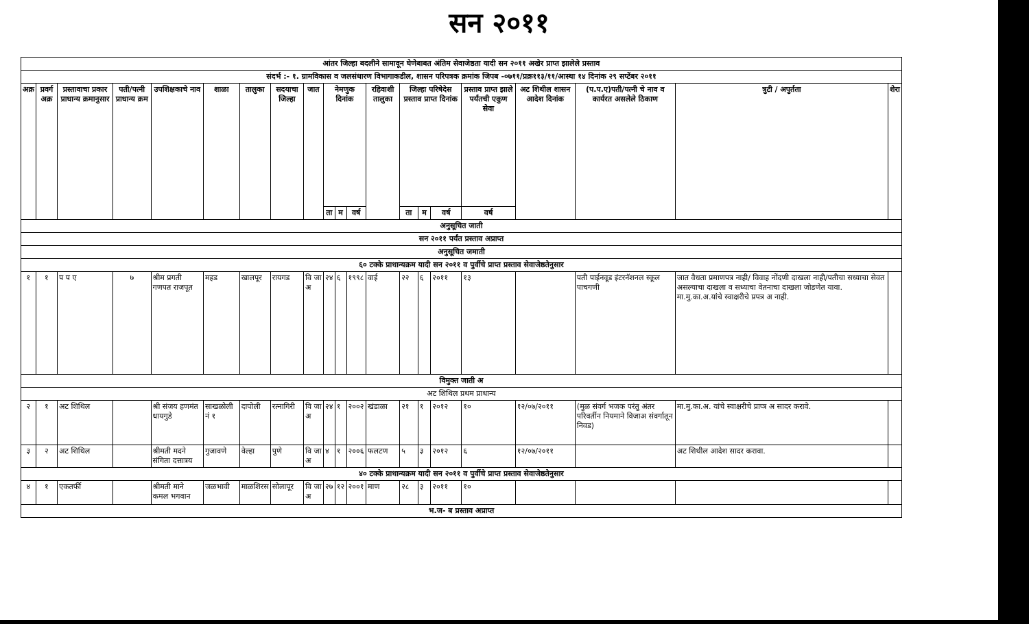सन २०११
| आंतर जिल्हा बदलीने सामावून घेणेबाबत अंतिम सेवाजेष्ठता यादी सन २०११ अखेर प्राप्त झालेले प्रस्ताव | | | | | | | | | | | | | | | | | | | | |
| संदर्भ :- १. ग्रामविकास व जलसंधारण विभागाकडील, शासन परिपत्रक क्रमांक जिपब -०७११/प्रक्र११३/११/आस्था १४ दिनांक २९ सप्टेंबर २०११ | | | | | | | | | | | | | | | | | | | | |
| अक्र | प्रवर्ग अक्र | प्रस्तावाचा प्रकार प्राधान्य क्रमानुसार | पती/पत्नी प्राधान्य क्रम | उपशिक्षकाचे नाव | शाळा | तालुका | सदयाचा जिल्हा | जात | नेमणुक दिनांक | | | रहिवाशी तालुका | जिल्हा परिषेदेस प्रस्ताव प्राप्त दिनांक | | | प्रस्ताव प्राप्त झाले पर्यंतची एकुण सेवा | अट शिथील शासन आदेश दिनांक | (प.प.ए)पती/पत्नी चे नाव व कार्यरत असलेले ठिकाण | त्रुटी / अपुर्तता | शेरा |
| | | | | | | | | | ता | म | वर्ष | | ता | म | वर्ष | वर्ष | | | | |
| अनुसूचित जाती | | | | | | | | | | | | | | | | | | | | |
| सन २०११ पर्यंत प्रस्ताव अप्राप्त | | | | | | | | | | | | | | | | | | | | |
| अनुसूचित जमाती | | | | | | | | | | | | | | | | | | | | |
| ६० टक्के प्राधान्यक्रम यादी सन २०११ व पुर्वीचे प्राप्त प्रस्ताव सेवाजेष्ठतेनुसार | | | | | | | | | | | | | | | | | | | | |
| १ | १ | प प ए | ७ | श्रीम प्रगती गणपत राजपूत | महड | खालपूर | रायगड | वि जा अ | २४ | ६ | १९९८ | वाई | २२ | ६ | २०११ | १३ | | पती पाईनवूड इंटरनॅशनल स्कूल पाचगणी | जात वैधता प्रमाणपत्र नाही/ विवाह नोंदणी दाखला नाही/पतीचा सध्याचा सेवत असल्याचा दाखला व सध्याचा वेतनाचा दाखला जोडणेत यावा. मा.मु.का.अ.यांचे स्वाक्षरीचे प्रपत्र अ नाही. | |
| विमुक्त जाती अ | | | | | | | | | | | | | | | | | | | | |
| अट शिथिल प्रथम प्राधान्य | | | | | | | | | | | | | | | | | | | | |
| २ | १ | अट शिथिल | | श्री संजय हणमंत धायगुडे | साखळोली नं १ | दापोली | रत्नागिरी | वि जा अ | २४ | १ | २००२ | खंडाळा | २१ | १ | २०१२ | १० | १२/०७/२०११ | (मुळ संवर्ग भजक परंतु अंतर परिवर्तीन नियमाने विजाअ संवर्गातून निवड) | मा.मु.का.अ. यांचे स्वाक्षरीचे प्राप्त्र अ सादर करावे. | |
| ३ | २ | अट शिथिल | | श्रीमती मदने संगिता दत्तात्रय | गुजावणे | वेल्हा | पुणे | वि जा अ | ४ | १ | २००६ | फलटण | ५ | ३ | २०१२ | ६ | १२/०७/२०११ | | अट शिथील आदेश सादर करावा. | |
| ४० टक्के प्राधान्यक्रम यादी सन २०११ व पुर्वीचे प्राप्त प्रस्ताव सेवाजेष्ठतेनुसार | | | | | | | | | | | | | | | | | | | | |
| ४ | १ | एकतर्फी | | श्रीमती माने कमल भगवान | जळभावी | माळशिरस | सोलापूर | वि जा अ | २७ | १२ | २००१ | माण | २८ | ३ | २०११ | १० | | | | |
| भ.ज- ब प्रस्ताव अप्राप्त | | | | | | | | | | | | | | | | | | | | |